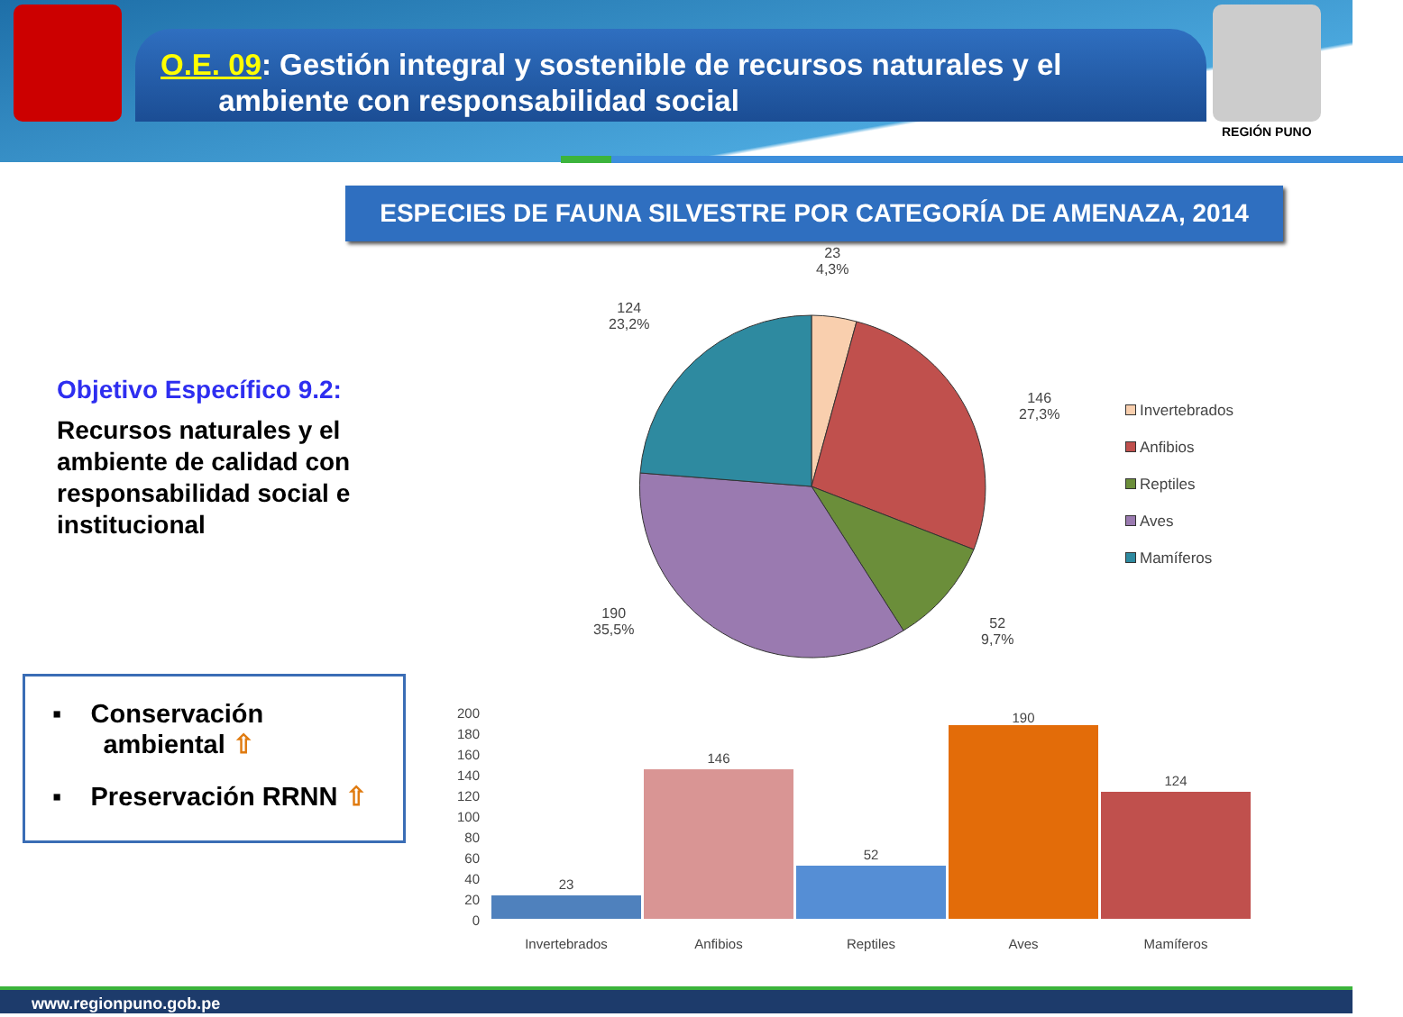O.E. 09: Gestión integral y sostenible de recursos naturales y el
ambiente con responsabilidad social
REGIÓN PUNO
ESPECIES DE FAUNA SILVESTRE POR CATEGORÍA DE AMENAZA, 2014
Objetivo Específico 9.2:
Recursos naturales y el ambiente de calidad con responsabilidad social e institucional
23
4,3%
124
23,2%
146
27,3%
52
9,7%
190
35,5%
Invertebrados
Anfibios
Reptiles
Aves
Mamíferos
▪ Conservación
ambiental ⇧
▪ Preservación RRNN ⇧
200
180
160
140
120
100
80
60
40
20
0
23
146
52
190
124
Invertebrados
Anfibios
Reptiles
Aves
Mamíferos
www.regionpuno.gob.pe